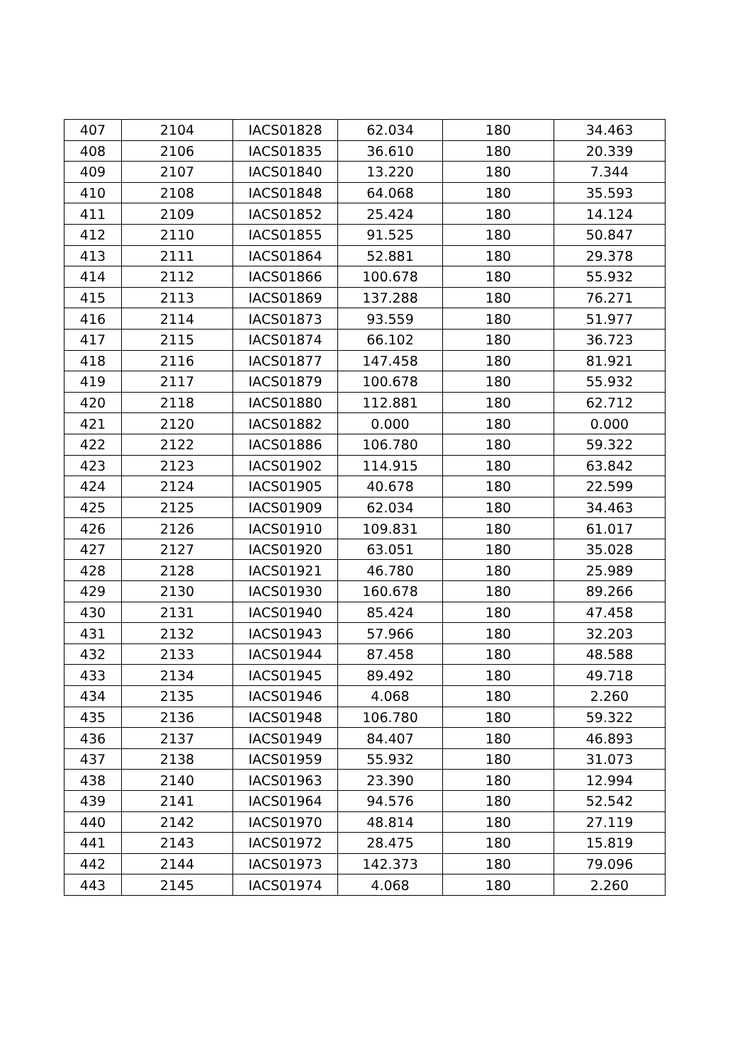| 407 | 2104 | IACS01828 | 62.034 | 180 | 34.463 |
| 408 | 2106 | IACS01835 | 36.610 | 180 | 20.339 |
| 409 | 2107 | IACS01840 | 13.220 | 180 | 7.344 |
| 410 | 2108 | IACS01848 | 64.068 | 180 | 35.593 |
| 411 | 2109 | IACS01852 | 25.424 | 180 | 14.124 |
| 412 | 2110 | IACS01855 | 91.525 | 180 | 50.847 |
| 413 | 2111 | IACS01864 | 52.881 | 180 | 29.378 |
| 414 | 2112 | IACS01866 | 100.678 | 180 | 55.932 |
| 415 | 2113 | IACS01869 | 137.288 | 180 | 76.271 |
| 416 | 2114 | IACS01873 | 93.559 | 180 | 51.977 |
| 417 | 2115 | IACS01874 | 66.102 | 180 | 36.723 |
| 418 | 2116 | IACS01877 | 147.458 | 180 | 81.921 |
| 419 | 2117 | IACS01879 | 100.678 | 180 | 55.932 |
| 420 | 2118 | IACS01880 | 112.881 | 180 | 62.712 |
| 421 | 2120 | IACS01882 | 0.000 | 180 | 0.000 |
| 422 | 2122 | IACS01886 | 106.780 | 180 | 59.322 |
| 423 | 2123 | IACS01902 | 114.915 | 180 | 63.842 |
| 424 | 2124 | IACS01905 | 40.678 | 180 | 22.599 |
| 425 | 2125 | IACS01909 | 62.034 | 180 | 34.463 |
| 426 | 2126 | IACS01910 | 109.831 | 180 | 61.017 |
| 427 | 2127 | IACS01920 | 63.051 | 180 | 35.028 |
| 428 | 2128 | IACS01921 | 46.780 | 180 | 25.989 |
| 429 | 2130 | IACS01930 | 160.678 | 180 | 89.266 |
| 430 | 2131 | IACS01940 | 85.424 | 180 | 47.458 |
| 431 | 2132 | IACS01943 | 57.966 | 180 | 32.203 |
| 432 | 2133 | IACS01944 | 87.458 | 180 | 48.588 |
| 433 | 2134 | IACS01945 | 89.492 | 180 | 49.718 |
| 434 | 2135 | IACS01946 | 4.068 | 180 | 2.260 |
| 435 | 2136 | IACS01948 | 106.780 | 180 | 59.322 |
| 436 | 2137 | IACS01949 | 84.407 | 180 | 46.893 |
| 437 | 2138 | IACS01959 | 55.932 | 180 | 31.073 |
| 438 | 2140 | IACS01963 | 23.390 | 180 | 12.994 |
| 439 | 2141 | IACS01964 | 94.576 | 180 | 52.542 |
| 440 | 2142 | IACS01970 | 48.814 | 180 | 27.119 |
| 441 | 2143 | IACS01972 | 28.475 | 180 | 15.819 |
| 442 | 2144 | IACS01973 | 142.373 | 180 | 79.096 |
| 443 | 2145 | IACS01974 | 4.068 | 180 | 2.260 |